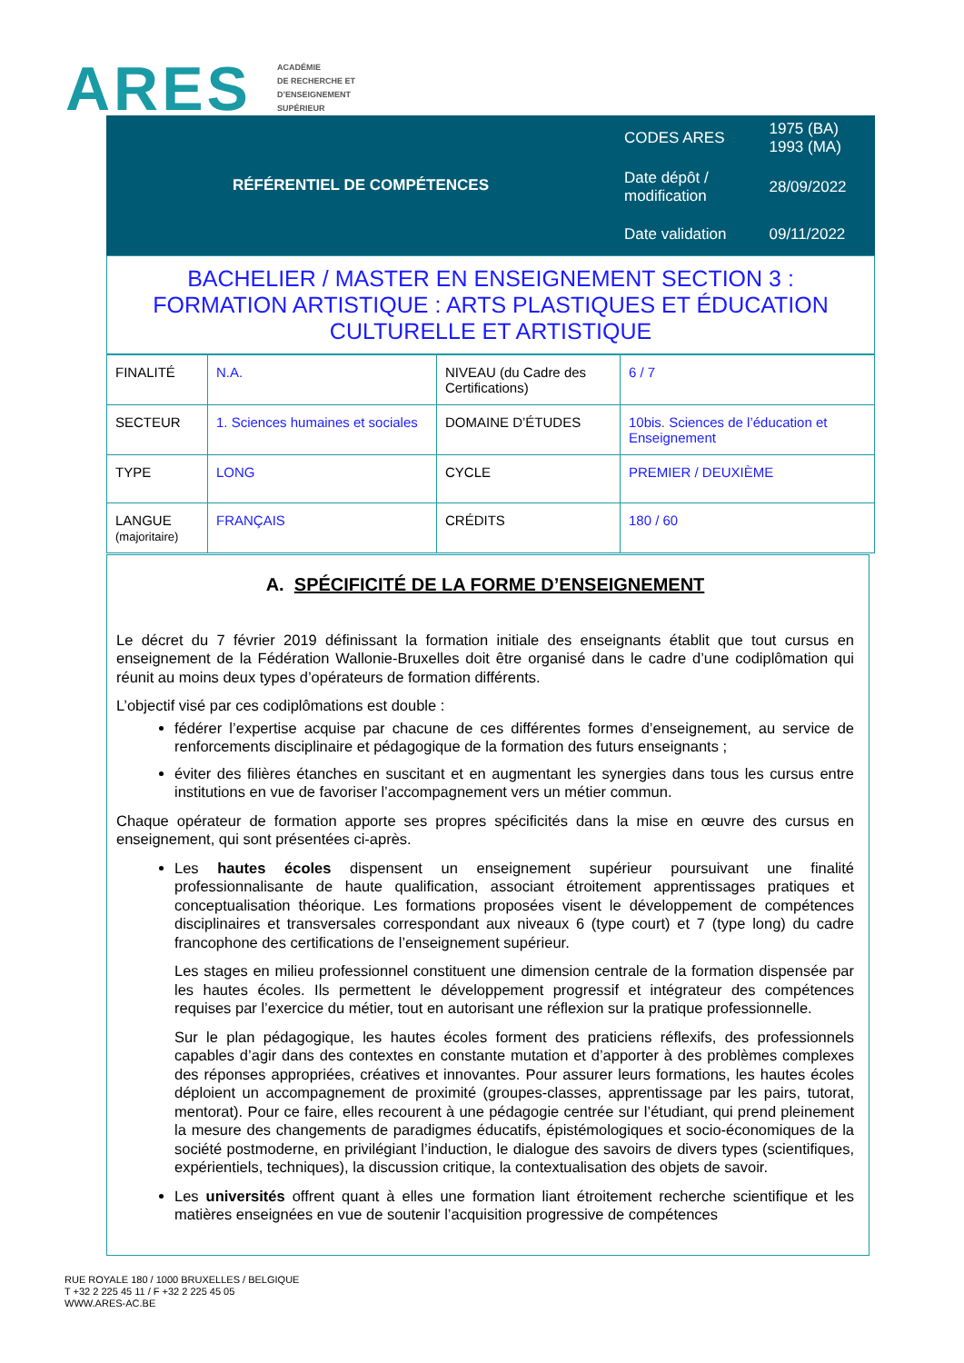ARES
ACADÉMIE
DE RECHERCHE ET
D’ENSEIGNEMENT
SUPÉRIEUR
| RÉFÉRENTIEL DE COMPÉTENCES | CODES ARES | 1975 (BA) 1993 (MA) |
| | Date dépôt / modification | 28/09/2022 |
| | Date validation | 09/11/2022 |
BACHELIER / MASTER EN ENSEIGNEMENT SECTION 3 :
FORMATION ARTISTIQUE : ARTS PLASTIQUES ET ÉDUCATION CULTURELLE ET ARTISTIQUE
| FINALITÉ | N.A. | NIVEAU (du Cadre des Certifications) | 6 / 7 |
| SECTEUR | 1. Sciences humaines et sociales | DOMAINE D’ÉTUDES | 10bis. Sciences de l’éducation et Enseignement |
| TYPE | LONG | CYCLE | PREMIER / DEUXIÈME |
| LANGUE (majoritaire) | FRANÇAIS | CRÉDITS | 180 / 60 |
A. SPÉCIFICITÉ DE LA FORME D’ENSEIGNEMENT
Le décret du 7 février 2019 définissant la formation initiale des enseignants établit que tout cursus en enseignement de la Fédération Wallonie-Bruxelles doit être organisé dans le cadre d’une codiplômation qui réunit au moins deux types d’opérateurs de formation différents.
L’objectif visé par ces codiplômations est double :
fédérer l’expertise acquise par chacune de ces différentes formes d’enseignement, au service de renforcements disciplinaire et pédagogique de la formation des futurs enseignants ;
éviter des filières étanches en suscitant et en augmentant les synergies dans tous les cursus entre institutions en vue de favoriser l’accompagnement vers un métier commun.
Chaque opérateur de formation apporte ses propres spécificités dans la mise en œuvre des cursus en enseignement, qui sont présentées ci-après.
Les hautes écoles dispensent un enseignement supérieur poursuivant une finalité professionnalisante de haute qualification, associant étroitement apprentissages pratiques et conceptualisation théorique. Les formations proposées visent le développement de compétences disciplinaires et transversales correspondant aux niveaux 6 (type court) et 7 (type long) du cadre francophone des certifications de l’enseignement supérieur.
Les stages en milieu professionnel constituent une dimension centrale de la formation dispensée par les hautes écoles. Ils permettent le développement progressif et intégrateur des compétences requises par l’exercice du métier, tout en autorisant une réflexion sur la pratique professionnelle.
Sur le plan pédagogique, les hautes écoles forment des praticiens réflexifs, des professionnels capables d’agir dans des contextes en constante mutation et d’apporter à des problèmes complexes des réponses appropriées, créatives et innovantes. Pour assurer leurs formations, les hautes écoles déploient un accompagnement de proximité (groupes-classes, apprentissage par les pairs, tutorat, mentorat). Pour ce faire, elles recourent à une pédagogie centrée sur l’étudiant, qui prend pleinement la mesure des changements de paradigmes éducatifs, épistémologiques et socio-économiques de la société postmoderne, en privilégiant l’induction, le dialogue des savoirs de divers types (scientifiques, expérientiels, techniques), la discussion critique, la contextualisation des objets de savoir.
Les universités offrent quant à elles une formation liant étroitement recherche scientifique et les matières enseignées en vue de soutenir l’acquisition progressive de compétences
RUE ROYALE 180 / 1000 BRUXELLES / BELGIQUE
T +32 2 225 45 11 / F +32 2 225 45 05
WWW.ARES-AC.BE